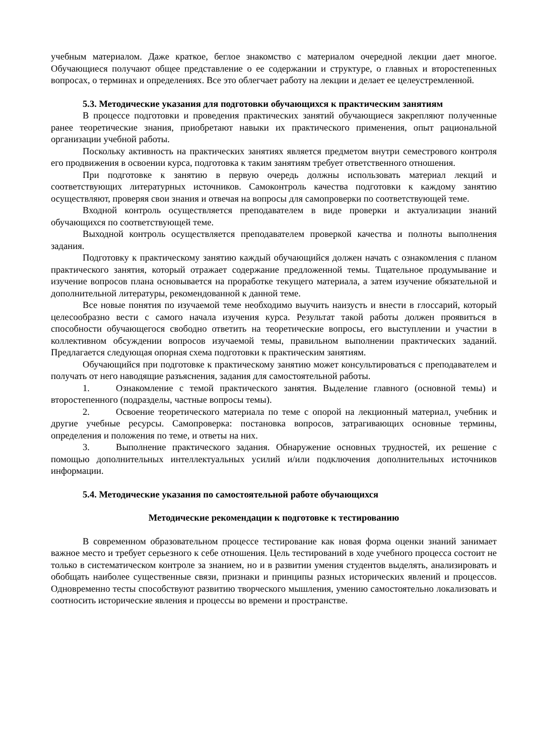учебным материалом. Даже краткое, беглое знакомство с материалом очередной лекции дает многое. Обучающиеся получают общее представление о ее содержании и структуре, о главных и второстепенных вопросах, о терминах и определениях. Все это облегчает работу на лекции и делает ее целеустремленной.
5.3. Методические указания для подготовки обучающихся к практическим занятиям
В процессе подготовки и проведения практических занятий обучающиеся закрепляют полученные ранее теоретические знания, приобретают навыки их практического применения, опыт рациональной организации учебной работы.
Поскольку активность на практических занятиях является предметом внутри семестрового контроля его продвижения в освоении курса, подготовка к таким занятиям требует ответственного отношения.
При подготовке к занятию в первую очередь должны использовать материал лекций и соответствующих литературных источников. Самоконтроль качества подготовки к каждому занятию осуществляют, проверяя свои знания и отвечая на вопросы для самопроверки по соответствующей теме.
Входной контроль осуществляется преподавателем в виде проверки и актуализации знаний обучающихся по соответствующей теме.
Выходной контроль осуществляется преподавателем проверкой качества и полноты выполнения задания.
Подготовку к практическому занятию каждый обучающийся должен начать с ознакомления с планом практического занятия, который отражает содержание предложенной темы. Тщательное продумывание и изучение вопросов плана основывается на проработке текущего материала, а затем изучение обязательной и дополнительной литературы, рекомендованной к данной теме.
Все новые понятия по изучаемой теме необходимо выучить наизусть и внести в глоссарий, который целесообразно вести с самого начала изучения курса. Результат такой работы должен проявиться в способности обучающегося свободно ответить на теоретические вопросы, его выступлении и участии в коллективном обсуждении вопросов изучаемой темы, правильном выполнении практических заданий. Предлагается следующая опорная схема подготовки к практическим занятиям.
Обучающийся при подготовке к практическому занятию может консультироваться с преподавателем и получать от него наводящие разъяснения, задания для самостоятельной работы.
1. Ознакомление с темой практического занятия. Выделение главного (основной темы) и второстепенного (подразделы, частные вопросы темы).
2. Освоение теоретического материала по теме с опорой на лекционный материал, учебник и другие учебные ресурсы. Самопроверка: постановка вопросов, затрагивающих основные термины, определения и положения по теме, и ответы на них.
3. Выполнение практического задания. Обнаружение основных трудностей, их решение с помощью дополнительных интеллектуальных усилий и/или подключения дополнительных источников информации.
5.4. Методические указания по самостоятельной работе обучающихся
Методические рекомендации к подготовке к тестированию
В современном образовательном процессе тестирование как новая форма оценки знаний занимает важное место и требует серьезного к себе отношения. Цель тестирований в ходе учебного процесса состоит не только в систематическом контроле за знанием, но и в развитии умения студентов выделять, анализировать и обобщать наиболее существенные связи, признаки и принципы разных исторических явлений и процессов. Одновременно тесты способствуют развитию творческого мышления, умению самостоятельно локализовать и соотносить исторические явления и процессы во времени и пространстве.